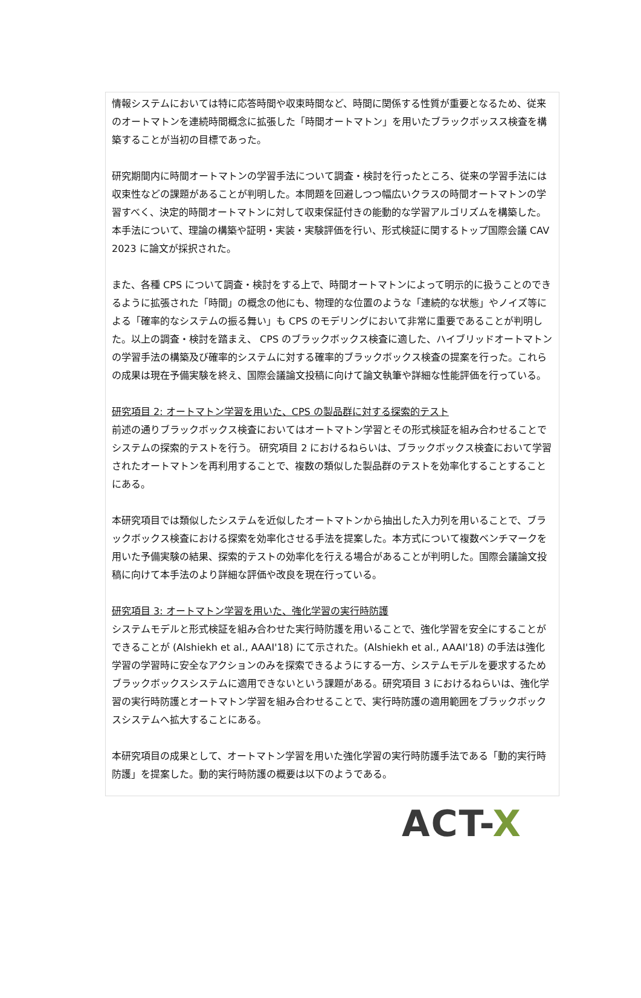情報システムにおいては特に応答時間や収束時間など、時間に関係する性質が重要となるため、従来のオートマトンを連続時間概念に拡張した「時間オートマトン」を用いたブラックボッスス検査を構築することが当初の目標であった。
研究期間内に時間オートマトンの学習手法について調査・検討を行ったところ、従来の学習手法には収束性などの課題があることが判明した。本問題を回避しつつ幅広いクラスの時間オートマトンの学習すべく、決定的時間オートマトンに対して収束保証付きの能動的な学習アルゴリズムを構築した。本手法について、理論の構築や証明・実装・実験評価を行い、形式検証に関するトップ国際会議 CAV 2023 に論文が採択された。
また、各種 CPS について調査・検討をする上で、時間オートマトンによって明示的に扱うことのできるように拡張された「時間」の概念の他にも、物理的な位置のような「連続的な状態」やノイズ等による「確率的なシステムの振る舞い」も CPS のモデリングにおいて非常に重要であることが判明した。以上の調査・検討を踏まえ、 CPS のブラックボックス検査に適した、ハイブリッドオートマトンの学習手法の構築及び確率的システムに対する確率的ブラックボックス検査の提案を行った。これらの成果は現在予備実験を終え、国際会議論文投稿に向けて論文執筆や詳細な性能評価を行っている。
研究項目 2: オートマトン学習を用いた、CPS の製品群に対する探索的テスト
前述の通りブラックボックス検査においてはオートマトン学習とその形式検証を組み合わせることでシステムの探索的テストを行う。 研究項目 2 におけるねらいは、ブラックボックス検査において学習されたオートマトンを再利用することで、複数の類似した製品群のテストを効率化することすることにある。
本研究項目では類似したシステムを近似したオートマトンから抽出した入力列を用いることで、ブラックボックス検査における探索を効率化させる手法を提案した。本方式について複数ベンチマークを用いた予備実験の結果、探索的テストの効率化を行える場合があることが判明した。国際会議論文投稿に向けて本手法のより詳細な評価や改良を現在行っている。
研究項目 3: オートマトン学習を用いた、強化学習の実行時防護
システムモデルと形式検証を組み合わせた実行時防護を用いることで、強化学習を安全にすることができることが (Alshiekh et al., AAAI'18) にて示された。(Alshiekh et al., AAAI'18) の手法は強化学習の学習時に安全なアクションのみを探索できるようにする一方、システムモデルを要求するためブラックボックスシステムに適用できないという課題がある。研究項目 3 におけるねらいは、強化学習の実行時防護とオートマトン学習を組み合わせることで、実行時防護の適用範囲をブラックボックスシステムへ拡大することにある。
本研究項目の成果として、オートマトン学習を用いた強化学習の実行時防護手法である「動的実行時防護」を提案した。動的実行時防護の概要は以下のようである。
ACT-X